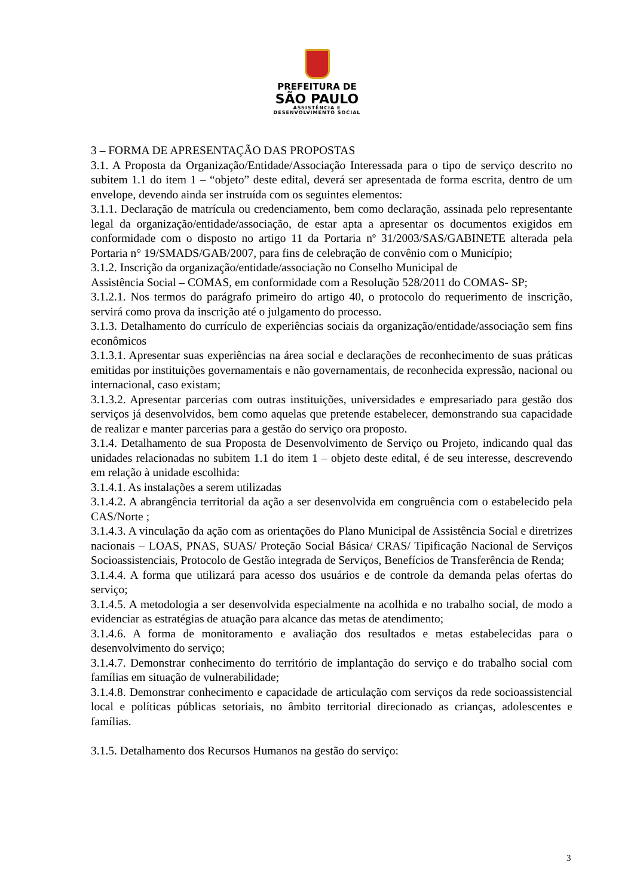PREFEITURA DE
SÃO PAULO
ASSISTÊNCIA E
DESENVOLVIMENTO SOCIAL
3 – FORMA DE APRESENTAÇÃO DAS PROPOSTAS
3.1. A Proposta da Organização/Entidade/Associação Interessada para o tipo de serviço descrito no subitem 1.1 do item 1 – “objeto” deste edital, deverá ser apresentada de forma escrita, dentro de um envelope, devendo ainda ser instruída com os seguintes elementos:
3.1.1. Declaração de matrícula ou credenciamento, bem como declaração, assinada pelo representante legal da organização/entidade/associação, de estar apta a apresentar os documentos exigidos em conformidade com o disposto no artigo 11 da Portaria nº 31/2003/SAS/GABINETE alterada pela Portaria n° 19/SMADS/GAB/2007, para fins de celebração de convênio com o Município;
3.1.2. Inscrição da organização/entidade/associação no Conselho Municipal de
Assistência Social – COMAS, em conformidade com a Resolução 528/2011 do COMAS- SP;
3.1.2.1. Nos termos do parágrafo primeiro do artigo 40, o protocolo do requerimento de inscrição, servirá como prova da inscrição até o julgamento do processo.
3.1.3. Detalhamento do currículo de experiências sociais da organização/entidade/associação sem fins econômicos
3.1.3.1. Apresentar suas experiências na área social e declarações de reconhecimento de suas práticas emitidas por instituições governamentais e não governamentais, de reconhecida expressão, nacional ou internacional, caso existam;
3.1.3.2. Apresentar parcerias com outras instituições, universidades e empresariado para gestão dos serviços já desenvolvidos, bem como aquelas que pretende estabelecer, demonstrando sua capacidade de realizar e manter parcerias para a gestão do serviço ora proposto.
3.1.4. Detalhamento de sua Proposta de Desenvolvimento de Serviço ou Projeto, indicando qual das unidades relacionadas no subitem 1.1 do item 1 – objeto deste edital, é de seu interesse, descrevendo em relação à unidade escolhida:
3.1.4.1. As instalações a serem utilizadas
3.1.4.2. A abrangência territorial da ação a ser desenvolvida em congruência com o estabelecido pela CAS/Norte ;
3.1.4.3. A vinculação da ação com as orientações do Plano Municipal de Assistência Social e diretrizes nacionais – LOAS, PNAS, SUAS/ Proteção Social Básica/ CRAS/ Tipificação Nacional de Serviços Socioassistenciais, Protocolo de Gestão integrada de Serviços, Benefícios de Transferência de Renda;
3.1.4.4. A forma que utilizará para acesso dos usuários e de controle da demanda pelas ofertas do serviço;
3.1.4.5. A metodologia a ser desenvolvida especialmente na acolhida e no trabalho social, de modo a evidenciar as estratégias de atuação para alcance das metas de atendimento;
3.1.4.6. A forma de monitoramento e avaliação dos resultados e metas estabelecidas para o desenvolvimento do serviço;
3.1.4.7. Demonstrar conhecimento do território de implantação do serviço e do trabalho social com famílias em situação de vulnerabilidade;
3.1.4.8. Demonstrar conhecimento e capacidade de articulação com serviços da rede socioassistencial local e políticas públicas setoriais, no âmbito territorial direcionado as crianças, adolescentes e famílias.
3.1.5. Detalhamento dos Recursos Humanos na gestão do serviço:
3